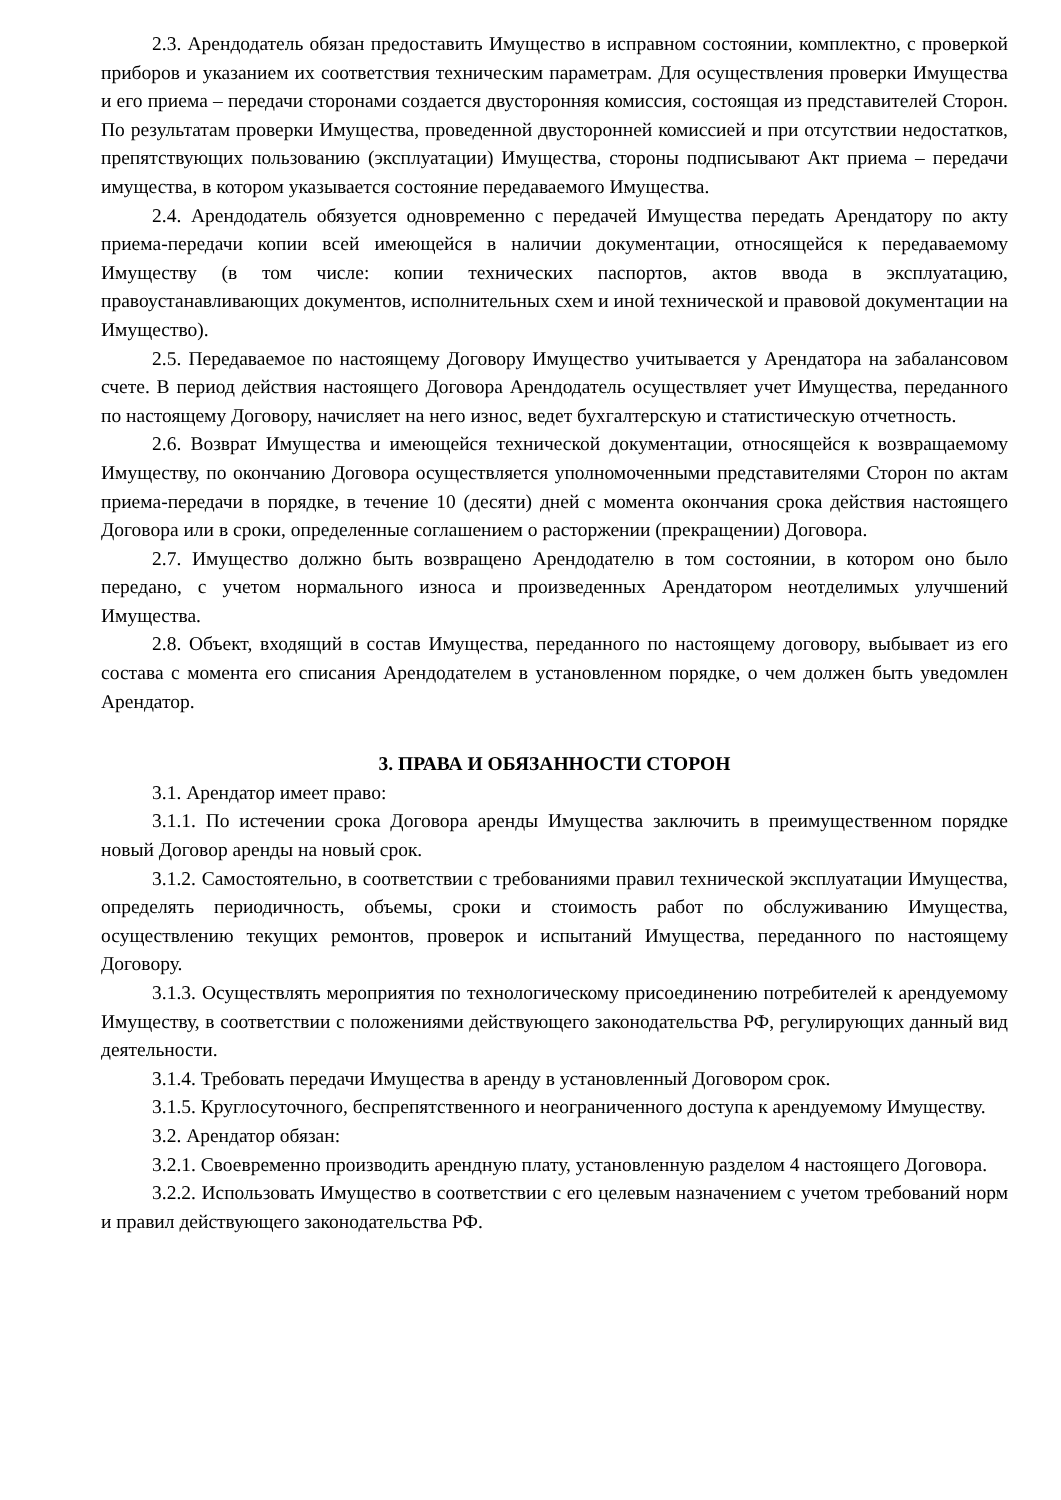2.3. Арендодатель обязан предоставить Имущество в исправном состоянии, комплектно, с проверкой приборов и указанием их соответствия техническим параметрам. Для осуществления проверки Имущества и его приема – передачи сторонами создается двусторонняя комиссия, состоящая из представителей Сторон. По результатам проверки Имущества, проведенной двусторонней комиссией и при отсутствии недостатков, препятствующих пользованию (эксплуатации) Имущества, стороны подписывают Акт приема – передачи имущества, в котором указывается состояние передаваемого Имущества.
2.4. Арендодатель обязуется одновременно с передачей Имущества передать Арендатору по акту приема-передачи копии всей имеющейся в наличии документации, относящейся к передаваемому Имуществу (в том числе: копии технических паспортов, актов ввода в эксплуатацию, правоустанавливающих документов, исполнительных схем и иной технической и правовой документации на Имущество).
2.5. Передаваемое по настоящему Договору Имущество учитывается у Арендатора на забалансовом счете. В период действия настоящего Договора Арендодатель осуществляет учет Имущества, переданного по настоящему Договору, начисляет на него износ, ведет бухгалтерскую и статистическую отчетность.
2.6. Возврат Имущества и имеющейся технической документации, относящейся к возвращаемому Имуществу, по окончанию Договора осуществляется уполномоченными представителями Сторон по актам приема-передачи в порядке, в течение 10 (десяти) дней с момента окончания срока действия настоящего Договора или в сроки, определенные соглашением о расторжении (прекращении) Договора.
2.7. Имущество должно быть возвращено Арендодателю в том состоянии, в котором оно было передано, с учетом нормального износа и произведенных Арендатором неотделимых улучшений Имущества.
2.8. Объект, входящий в состав Имущества, переданного по настоящему договору, выбывает из его состава с момента его списания Арендодателем в установленном порядке, о чем должен быть уведомлен Арендатор.
3. ПРАВА И ОБЯЗАННОСТИ СТОРОН
3.1. Арендатор имеет право:
3.1.1. По истечении срока Договора аренды Имущества заключить в преимущественном порядке новый Договор аренды на новый срок.
3.1.2. Самостоятельно, в соответствии с требованиями правил технической эксплуатации Имущества, определять периодичность, объемы, сроки и стоимость работ по обслуживанию Имущества, осуществлению текущих ремонтов, проверок и испытаний Имущества, переданного по настоящему Договору.
3.1.3. Осуществлять мероприятия по технологическому присоединению потребителей к арендуемому Имуществу, в соответствии с положениями действующего законодательства РФ, регулирующих данный вид деятельности.
3.1.4. Требовать передачи Имущества в аренду в установленный Договором срок.
3.1.5. Круглосуточного, беспрепятственного и неограниченного доступа к арендуемому Имуществу.
3.2. Арендатор обязан:
3.2.1. Своевременно производить арендную плату, установленную разделом 4 настоящего Договора.
3.2.2. Использовать Имущество в соответствии с его целевым назначением с учетом требований норм и правил действующего законодательства РФ.